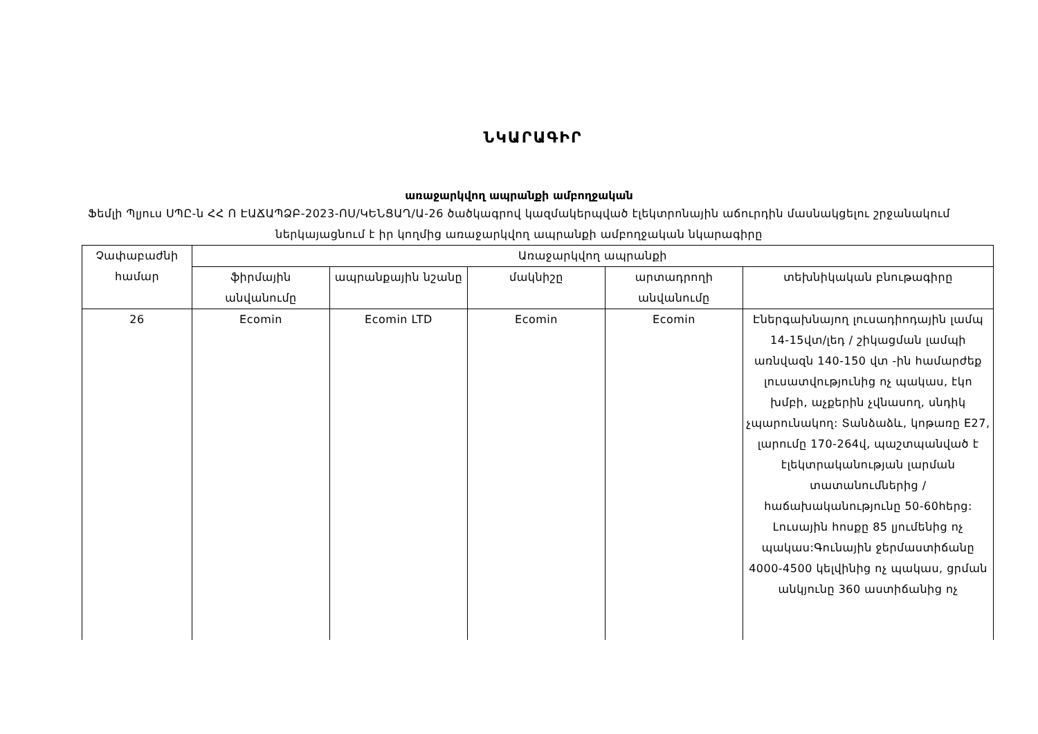ՆԿԱՐԱԳԻՐ
առաջարկվող ապրանքի ամբողջական
Ֆեմլի Պլյուս ՍՊԸ-ն ՀՀ Ո ԷԱՃԱՊՁԲ-2023-ՈՍ/ԿԵՆՑԱՂ/Ա-26 ծածկագրով կազմակերպված էլեկտրոնային աճուրդին մասնակցելու շրջանակում ներկայացնում է իր կողմից առաջարկվող ապրանքի ամբողջական նկարագիրը
| Չափաբաժնի համար | Առաջարկվող ապրանքի | | | | |
| --- | --- | --- | --- | --- | --- |
| | ֆիրմային անվանումը | ապրանքային նշանը | մակնիշը | արտադրողի անվանումը | տեխնիկական բնութագիրը |
| 26 | Ecomin | Ecomin LTD | Ecomin | Ecomin | Էներգախնայող լուսադիոդային լամպ 14-15վտ/լեդ / շիկացման լամպի առնվազն 140-150 վտ -ին համարժեք լուսատվությունից ոչ պակաս, էկո խմբի, աչքերին չվնասող, սնդիկ չպարունակող: Տանձաձև, կոթառը E27, լարումը 170-264վ, պաշտպանված է էլեկտրականության լարման տատանումներից /հաճախականությունը 50-60հերց: Լուսային հոսքը 85 լյումենից ոչ պակաս:Գունային ջերմաստիճանը 4000-4500 կելվինից ոչ պակաս, ցրման անկյունը 360 աստիճանից ոչ |